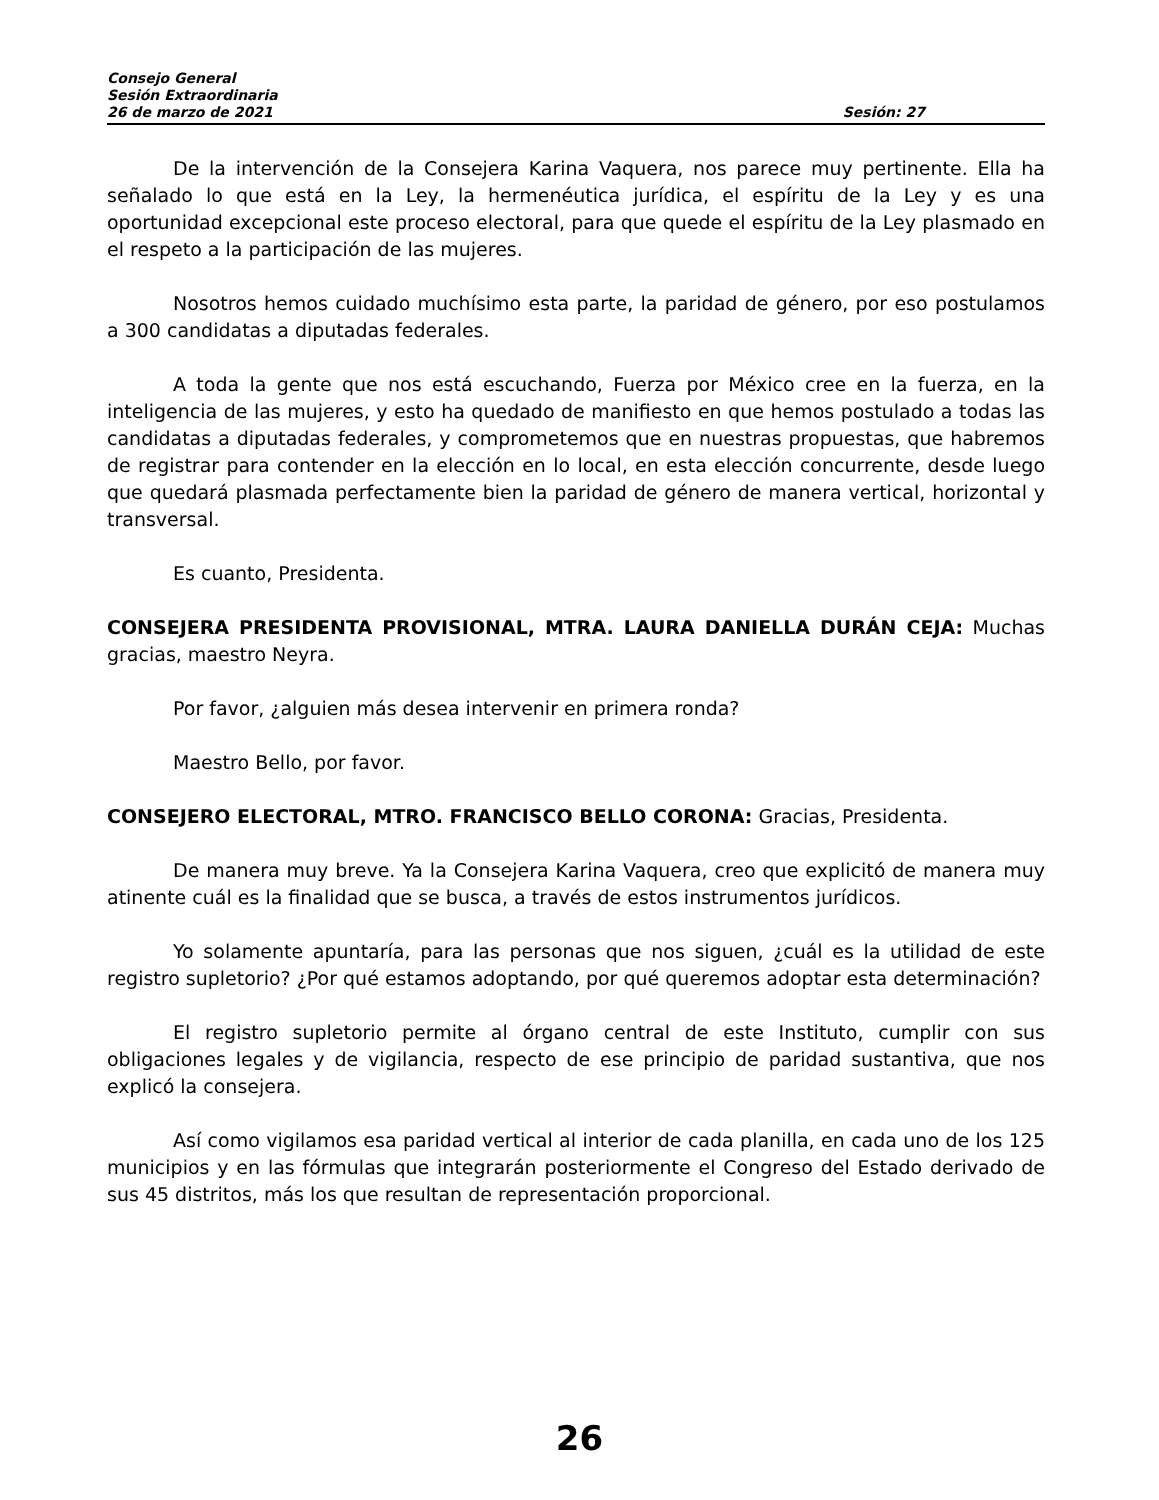Consejo General
Sesión Extraordinaria
26 de marzo de 2021 Sesión: 27
De la intervención de la Consejera Karina Vaquera, nos parece muy pertinente. Ella ha señalado lo que está en la Ley, la hermenéutica jurídica, el espíritu de la Ley y es una oportunidad excepcional este proceso electoral, para que quede el espíritu de la Ley plasmado en el respeto a la participación de las mujeres.
Nosotros hemos cuidado muchísimo esta parte, la paridad de género, por eso postulamos a 300 candidatas a diputadas federales.
A toda la gente que nos está escuchando, Fuerza por México cree en la fuerza, en la inteligencia de las mujeres, y esto ha quedado de manifiesto en que hemos postulado a todas las candidatas a diputadas federales, y comprometemos que en nuestras propuestas, que habremos de registrar para contender en la elección en lo local, en esta elección concurrente, desde luego que quedará plasmada perfectamente bien la paridad de género de manera vertical, horizontal y transversal.
Es cuanto, Presidenta.
CONSEJERA PRESIDENTA PROVISIONAL, MTRA. LAURA DANIELLA DURÁN CEJA: Muchas gracias, maestro Neyra.
Por favor, ¿alguien más desea intervenir en primera ronda?
Maestro Bello, por favor.
CONSEJERO ELECTORAL, MTRO. FRANCISCO BELLO CORONA: Gracias, Presidenta.
De manera muy breve. Ya la Consejera Karina Vaquera, creo que explicitó de manera muy atinente cuál es la finalidad que se busca, a través de estos instrumentos jurídicos.
Yo solamente apuntaría, para las personas que nos siguen, ¿cuál es la utilidad de este registro supletorio? ¿Por qué estamos adoptando, por qué queremos adoptar esta determinación?
El registro supletorio permite al órgano central de este Instituto, cumplir con sus obligaciones legales y de vigilancia, respecto de ese principio de paridad sustantiva, que nos explicó la consejera.
Así como vigilamos esa paridad vertical al interior de cada planilla, en cada uno de los 125 municipios y en las fórmulas que integrarán posteriormente el Congreso del Estado derivado de sus 45 distritos, más los que resultan de representación proporcional.
26